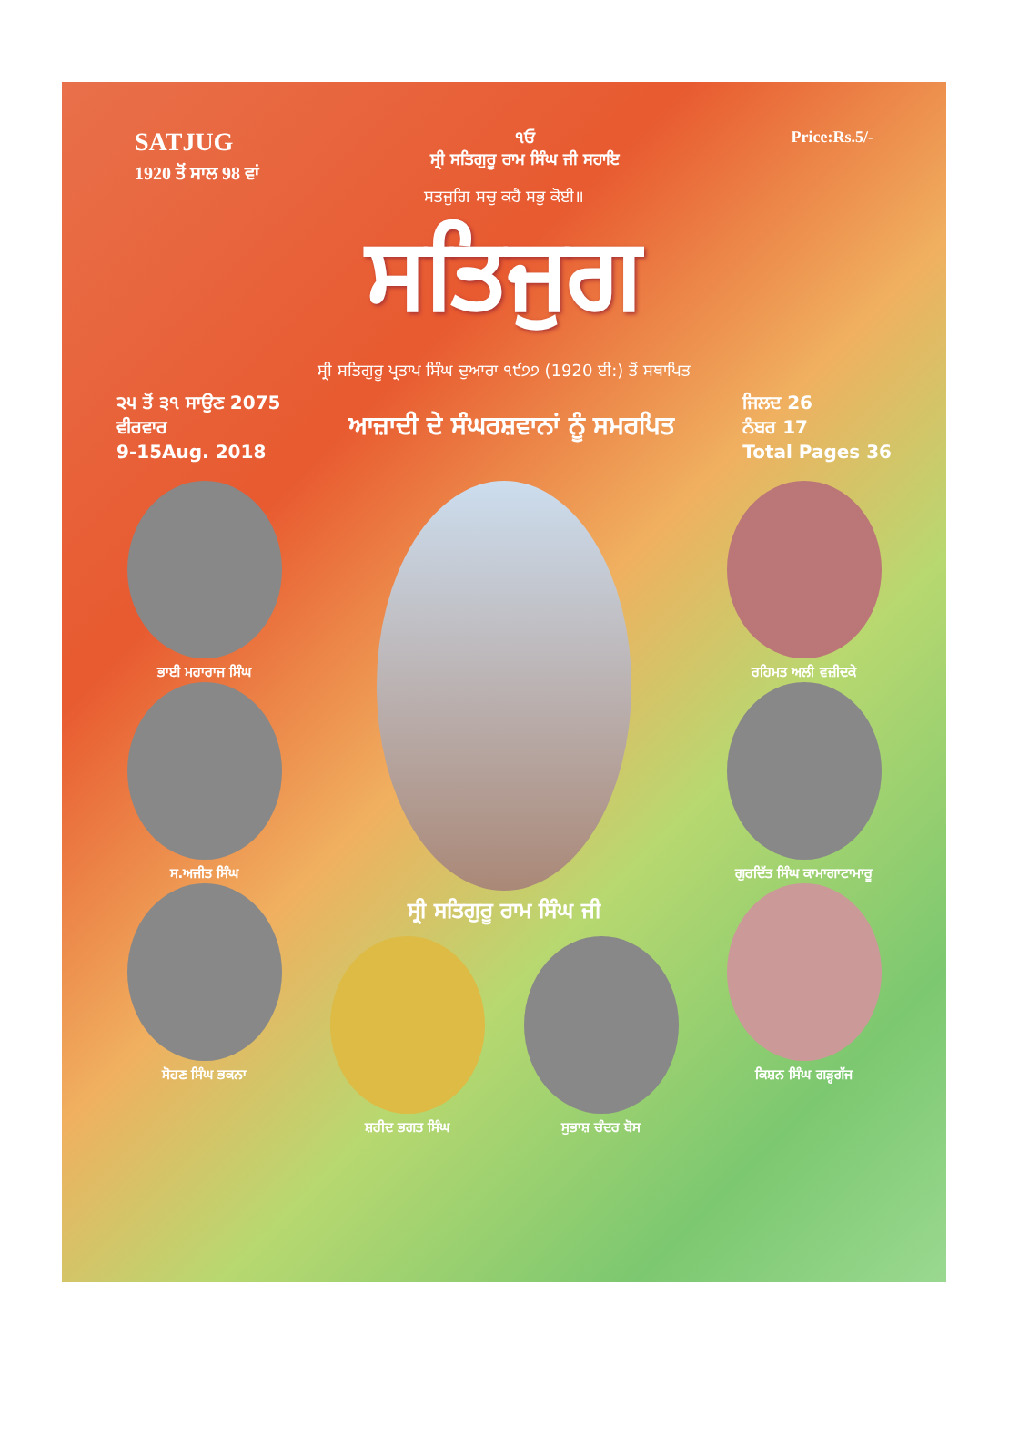SATJUG
1920 ਤੋਂ ਸਾਲ 98 ਵਾਂ
੧ਓ
ਸ੍ਰੀ ਸਤਿਗੁਰੂ ਰਾਮ ਸਿੰਘ ਜੀ ਸਹਾਇ
Price:Rs.5/-
ਸਤਜੁਗਿ ਸਚੁ ਕਹੈ ਸਭੁ ਕੋਈ॥
ਸਤਿਜੁਗ
ਸ੍ਰੀ ਸਤਿਗੁਰੂ ਪ੍ਰਤਾਪ ਸਿੰਘ ਦੁਆਰਾ ੧੯੭੭ (1920 ਈ:) ਤੋਂ ਸਥਾਪਿਤ
੨੫ ਤੋਂ ੩੧ ਸਾਉਣ 2075
ਵੀਰਵਾਰ
9-15Aug. 2018
ਆਜ਼ਾਦੀ ਦੇ ਸੰਘਰਸ਼ਵਾਨਾਂ ਨੂੰ ਸਮਰਪਿਤ
ਜਿਲਦ 26
ਨੰਬਰ 17
Total Pages 36
ਭਾਈ ਮਹਾਰਾਜ ਸਿੰਘ
ਸ.ਅਜੀਤ ਸਿੰਘ
ਸੋਹਣ ਸਿੰਘ ਭਕਨਾ
ਸ੍ਰੀ ਸਤਿਗੁਰੂ ਰਾਮ ਸਿੰਘ ਜੀ
ਸ਼ਹੀਦ ਭਗਤ ਸਿੰਘ ਸੁਭਾਸ਼ ਚੰਦਰ ਬੋਸ
ਰਹਿਮਤ ਅਲੀ ਵਜ਼ੀਦਕੇ
ਗੁਰਦਿੱਤ ਸਿੰਘ ਕਾਮਾਗਾਟਾਮਾਰੂ
ਕਿਸ਼ਨ ਸਿੰਘ ਗੜ੍ਹਗੱਜ